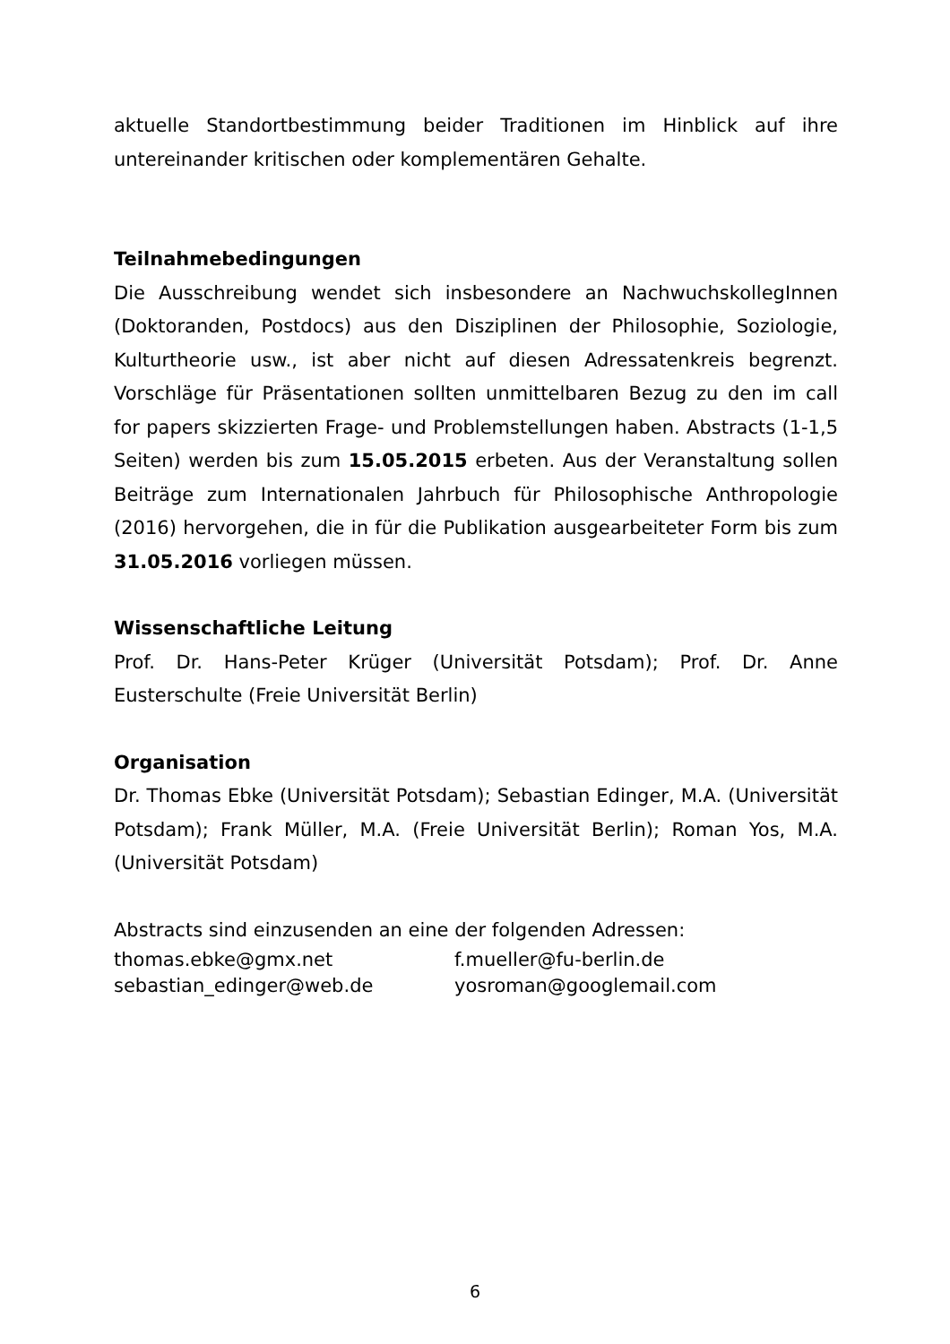aktuelle Standortbestimmung beider Traditionen im Hinblick auf ihre untereinander kritischen oder komplementären Gehalte.
Teilnahmebedingungen
Die Ausschreibung wendet sich insbesondere an NachwuchskollegInnen (Doktoranden, Postdocs) aus den Disziplinen der Philosophie, Soziologie, Kulturtheorie usw., ist aber nicht auf diesen Adressatenkreis begrenzt. Vorschläge für Präsentationen sollten unmittelbaren Bezug zu den im call for papers skizzierten Frage- und Problemstellungen haben. Abstracts (1-1,5 Seiten) werden bis zum 15.05.2015 erbeten. Aus der Veranstaltung sollen Beiträge zum Internationalen Jahrbuch für Philosophische Anthropologie (2016) hervorgehen, die in für die Publikation ausgearbeiteter Form bis zum 31.05.2016 vorliegen müssen.
Wissenschaftliche Leitung
Prof. Dr. Hans-Peter Krüger (Universität Potsdam); Prof. Dr. Anne Eusterschulte (Freie Universität Berlin)
Organisation
Dr. Thomas Ebke (Universität Potsdam); Sebastian Edinger, M.A. (Universität Potsdam); Frank Müller, M.A. (Freie Universität Berlin); Roman Yos, M.A. (Universität Potsdam)
Abstracts sind einzusenden an eine der folgenden Adressen:
| thomas.ebke@gmx.net | f.mueller@fu-berlin.de |
| sebastian_edinger@web.de | yosroman@googlemail.com |
6